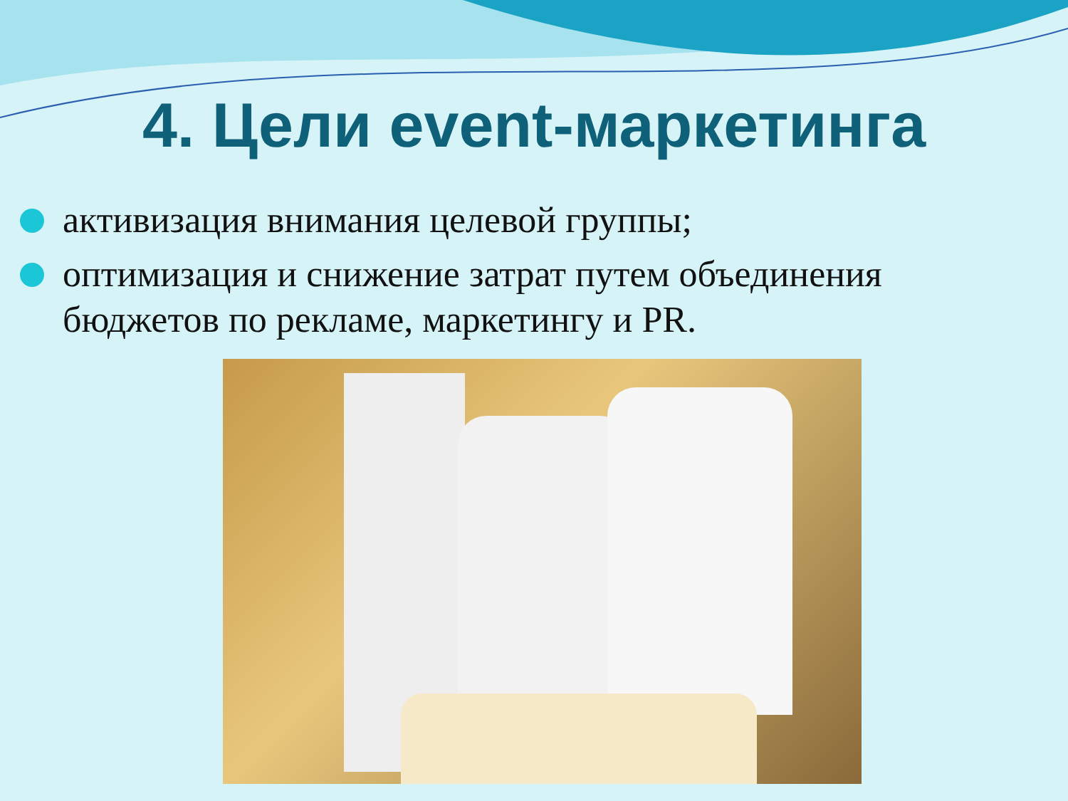4. Цели event-маркетинга
активизация внимания целевой группы;
оптимизация и снижение затрат путем объединения бюджетов по рекламе, маркетингу и PR.